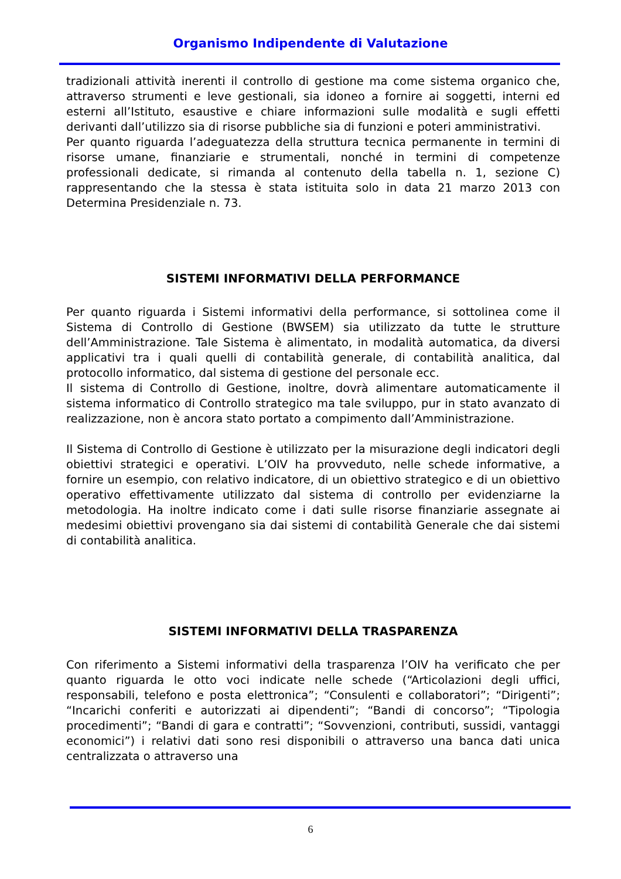Organismo Indipendente di Valutazione
tradizionali attività inerenti il controllo di gestione ma come sistema organico che, attraverso strumenti e leve gestionali, sia idoneo a fornire ai soggetti, interni ed esterni all’Istituto, esaustive e chiare informazioni sulle modalità e sugli effetti derivanti dall’utilizzo sia di risorse pubbliche sia di funzioni e poteri amministrativi.
Per quanto riguarda l’adeguatezza della struttura tecnica permanente in termini di risorse umane, finanziarie e strumentali, nonché in termini di competenze professionali dedicate, si rimanda al contenuto della tabella n. 1, sezione C) rappresentando che la stessa è stata istituita solo in data 21 marzo 2013 con Determina Presidenziale n. 73.
SISTEMI INFORMATIVI DELLA PERFORMANCE
Per quanto riguarda i Sistemi informativi della performance, si sottolinea come il Sistema di Controllo di Gestione (BWSEM) sia utilizzato da tutte le strutture dell’Amministrazione. Tale Sistema è alimentato, in modalità automatica, da diversi applicativi tra i quali quelli di contabilità generale, di contabilità analitica, dal protocollo informatico, dal sistema di gestione del personale ecc.
Il sistema di Controllo di Gestione, inoltre, dovrà alimentare automaticamente il sistema informatico di Controllo strategico ma tale sviluppo, pur in stato avanzato di realizzazione, non è ancora stato portato a compimento dall’Amministrazione.
Il Sistema di Controllo di Gestione è utilizzato per la misurazione degli indicatori degli obiettivi strategici e operativi. L’OIV ha provveduto, nelle schede informative, a fornire un esempio, con relativo indicatore, di un obiettivo strategico e di un obiettivo operativo effettivamente utilizzato dal sistema di controllo per evidenziarne la metodologia. Ha inoltre indicato come i dati sulle risorse finanziarie assegnate ai medesimi obiettivi provengano sia dai sistemi di contabilità Generale che dai sistemi di contabilità analitica.
SISTEMI INFORMATIVI DELLA TRASPARENZA
Con riferimento a Sistemi informativi della trasparenza l’OIV ha verificato che per quanto riguarda le otto voci indicate nelle schede (“Articolazioni degli uffici, responsabili, telefono e posta elettronica”; “Consulenti e collaboratori”; “Dirigenti”; “Incarichi conferiti e autorizzati ai dipendenti”; “Bandi di concorso”; “Tipologia procedimenti”; “Bandi di gara e contratti”; “Sovvenzioni, contributi, sussidi, vantaggi economici”) i relativi dati sono resi disponibili o attraverso una banca dati unica centralizzata o attraverso una
6